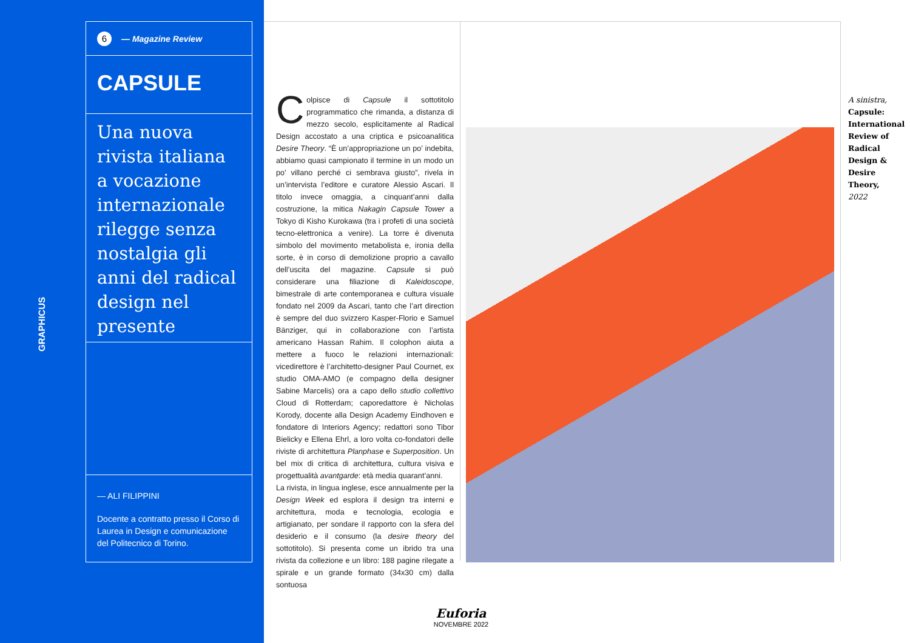GRAPHICUS
6 — Magazine Review
CAPSULE
Una nuova rivista italiana a vocazione internazionale rilegge senza nostalgia gli anni del radical design nel presente
— ALI FILIPPINI
Docente a contratto presso il Corso di Laurea in Design e comunicazione del Politecnico di Torino.
Colpisce di Capsule il sottotitolo programmatico che rimanda, a distanza di mezzo secolo, esplicitamente al Radical Design accostato a una criptica e psicoanalitica Desire Theory. “È un’appropriazione un po’ indebita, abbiamo quasi campionato il termine in un modo un po’ villano perché ci sembrava giusto”, rivela in un’intervista l’editore e curatore Alessio Ascari. Il titolo invece omaggia, a cinquant’anni dalla costruzione, la mitica Nakagin Capsule Tower a Tokyo di Kisho Kurokawa (tra i profeti di una società tecno-elettronica a venire). La torre è divenuta simbolo del movimento metabolista e, ironia della sorte, è in corso di demolizione proprio a cavallo dell’uscita del magazine. Capsule si può considerare una filiazione di Kaleidoscope, bimestrale di arte contemporanea e cultura visuale fondato nel 2009 da Ascari, tanto che l’art direction è sempre del duo svizzero Kasper-Florio e Samuel Bänziger, qui in collaborazione con l’artista americano Hassan Rahim. Il colophon aiuta a mettere a fuoco le relazioni internazionali: vicedirettore è l’architetto-designer Paul Cournet, ex studio OMA-AMO (e compagno della designer Sabine Marcelis) ora a capo dello studio collettivo Cloud di Rotterdam; caporedattore è Nicholas Korody, docente alla Design Academy Eindhoven e fondatore di Interiors Agency; redattori sono Tibor Bielicky e Ellena Ehrl, a loro volta co-fondatori delle riviste di architettura Planphase e Superposition. Un bel mix di critica di architettura, cultura visiva e progettualità avantgarde: età media quarant’anni.
La rivista, in lingua inglese, esce annualmente per la Design Week ed esplora il design tra interni e architettura, moda e tecnologia, ecologia e artigianato, per sondare il rapporto con la sfera del desiderio e il consumo (la desire theory del sottotitolo). Si presenta come un ibrido tra una rivista da collezione e un libro: 188 pagine rilegate a spirale e un grande formato (34x30 cm) dalla sontuosa
A sinistra,
Capsule: International Review of Radical Design & Desire Theory,
2022
Euforia
NOVEMBRE 2022